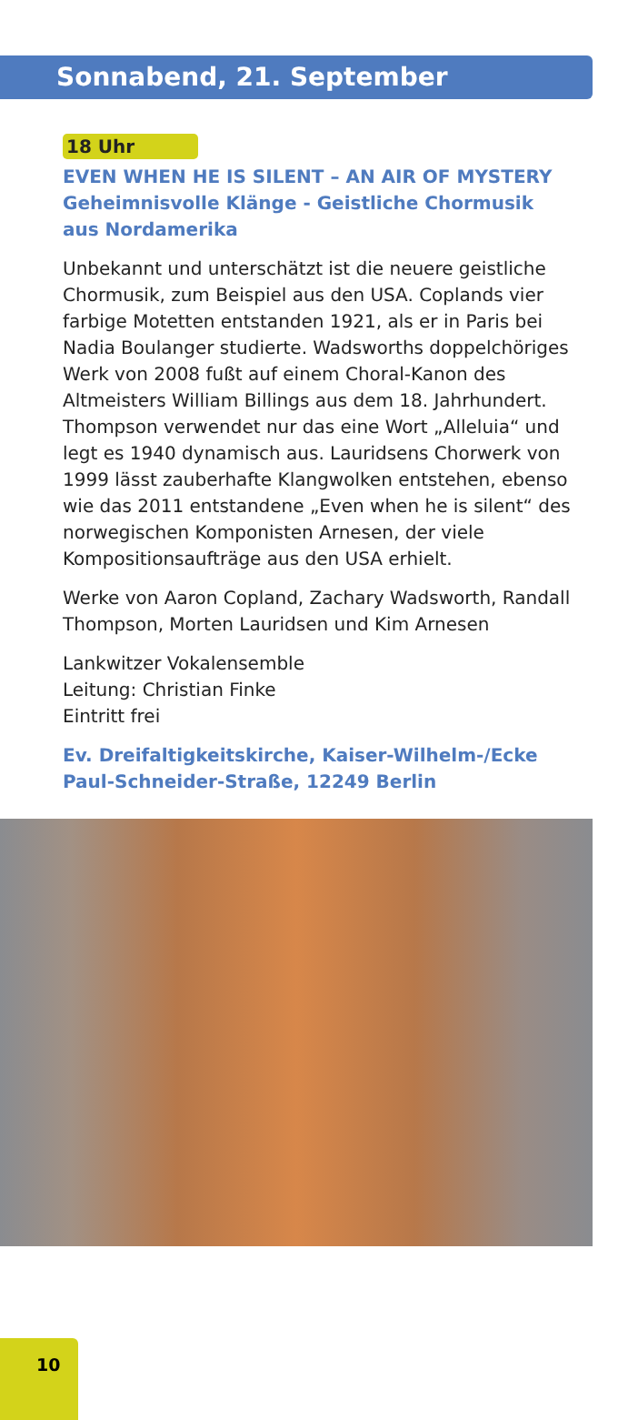Sonnabend, 21. September
18 Uhr
EVEN WHEN HE IS SILENT – AN AIR OF MYSTERY
Geheimnisvolle Klänge - Geistliche Chormusik
aus Nordamerika
Unbekannt und unterschätzt ist die neuere geistliche Chormusik, zum Beispiel aus den USA. Coplands vier farbige Motetten entstanden 1921, als er in Paris bei Nadia Boulanger studierte. Wadsworths doppelchöriges Werk von 2008 fußt auf einem Choral-Kanon des Altmeisters William Billings aus dem 18. Jahrhundert. Thompson verwendet nur das eine Wort „Alleluia“ und legt es 1940 dynamisch aus. Lauridsens Chorwerk von 1999 lässt zauberhafte Klangwolken entstehen, ebenso wie das 2011 entstandene „Even when he is silent“ des norwegischen Komponisten Arnesen, der viele Kompositionsaufträge aus den USA erhielt.
Werke von Aaron Copland, Zachary Wadsworth, Randall Thompson, Morten Lauridsen und Kim Arnesen
Lankwitzer Vokalensemble
Leitung: Christian Finke
Eintritt frei
Ev. Dreifaltigkeitskirche, Kaiser-Wilhelm-/Ecke Paul-Schneider-Straße, 12249 Berlin
10